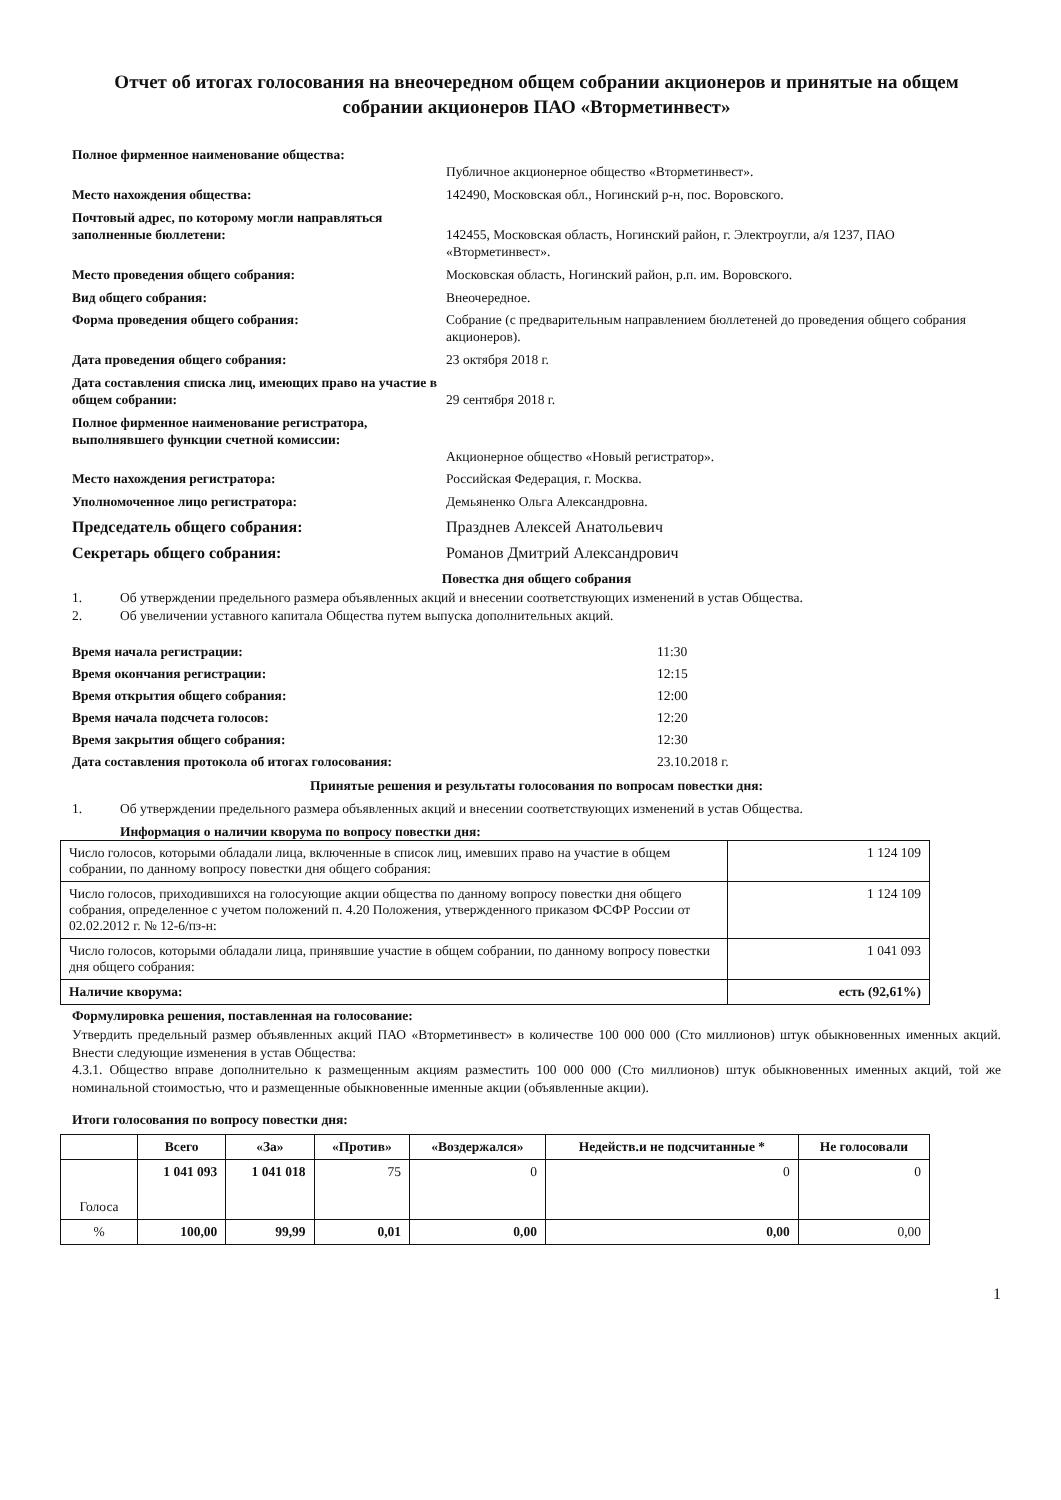Отчет об итогах голосования на внеочередном общем собрании акционеров и принятые на общем собрании акционеров ПАО «Вторметинвест»
Полное фирменное наименование общества:
Публичное акционерное общество «Вторметинвест».
Место нахождения общества: 142490, Московская обл., Ногинский р-н, пос. Воровского.
Почтовый адрес, по которому могли направляться заполненные бюллетени:
142455, Московская область, Ногинский район, г. Электроугли, а/я 1237, ПАО «Вторметинвест».
Место проведения общего собрания: Московская область, Ногинский район, р.п. им. Воровского.
Вид общего собрания: Внеочередное.
Форма проведения общего собрания: Собрание (с предварительным направлением бюллетеней до проведения общего собрания акционеров).
Дата проведения общего собрания: 23 октября 2018 г.
Дата составления списка лиц, имеющих право на участие в общем собрании:
29 сентября 2018 г.
Полное фирменное наименование регистратора, выполнявшего функции счетной комиссии:
Акционерное общество «Новый регистратор».
Место нахождения регистратора: Российская Федерация, г. Москва.
Уполномоченное лицо регистратора: Демьяненко Ольга Александровна.
Председатель общего собрания: Празднев Алексей Анатольевич
Секретарь общего собрания: Романов Дмитрий Александрович
Повестка дня общего собрания
1. Об утверждении предельного размера объявленных акций и внесении соответствующих изменений в устав Общества.
2. Об увеличении уставного капитала Общества путем выпуска дополнительных акций.
Время начала регистрации: 11:30
Время окончания регистрации: 12:15
Время открытия общего собрания: 12:00
Время начала подсчета голосов: 12:20
Время закрытия общего собрания: 12:30
Дата составления протокола об итогах голосования: 23.10.2018 г.
Принятые решения и результаты голосования по вопросам повестки дня:
1. Об утверждении предельного размера объявленных акций и внесении соответствующих изменений в устав Общества.
Информация о наличии кворума по вопросу повестки дня:
| Число голосов, которыми обладали лица, включенные в список лиц, имевших право на участие в общем собрании, по данному вопросу повестки дня общего собрания: | 1 124 109 |
| Число голосов, приходившихся на голосующие акции общества по данному вопросу повестки дня общего собрания, определенное с учетом положений п. 4.20 Положения, утвержденного приказом ФСФР России от 02.02.2012 г. № 12-6/пз-н: | 1 124 109 |
| Число голосов, которыми обладали лица, принявшие участие в общем собрании, по данному вопросу повестки дня общего собрания: | 1 041 093 |
| Наличие кворума: | есть (92,61%) |
Формулировка решения, поставленная на голосование:
Утвердить предельный размер объявленных акций ПАО «Вторметинвест» в количестве 100 000 000 (Сто миллионов) штук обыкновенных именных акций. Внести следующие изменения в устав Общества:
4.3.1. Общество вправе дополнительно к размещенным акциям разместить 100 000 000 (Сто миллионов) штук обыкновенных именных акций, той же номинальной стоимостью, что и размещенные обыкновенные именные акции (объявленные акции).
Итоги голосования по вопросу повестки дня:
| | Всего | «За» | «Против» | «Воздержался» | Недейств.и не подсчитанные * | Не голосовали |
| --- | --- | --- | --- | --- | --- | --- |
| Голоса | 1 041 093 | 1 041 018 | 75 | 0 | 0 | 0 |
| % | 100,00 | 99,99 | 0,01 | 0,00 | 0,00 | 0,00 |
1